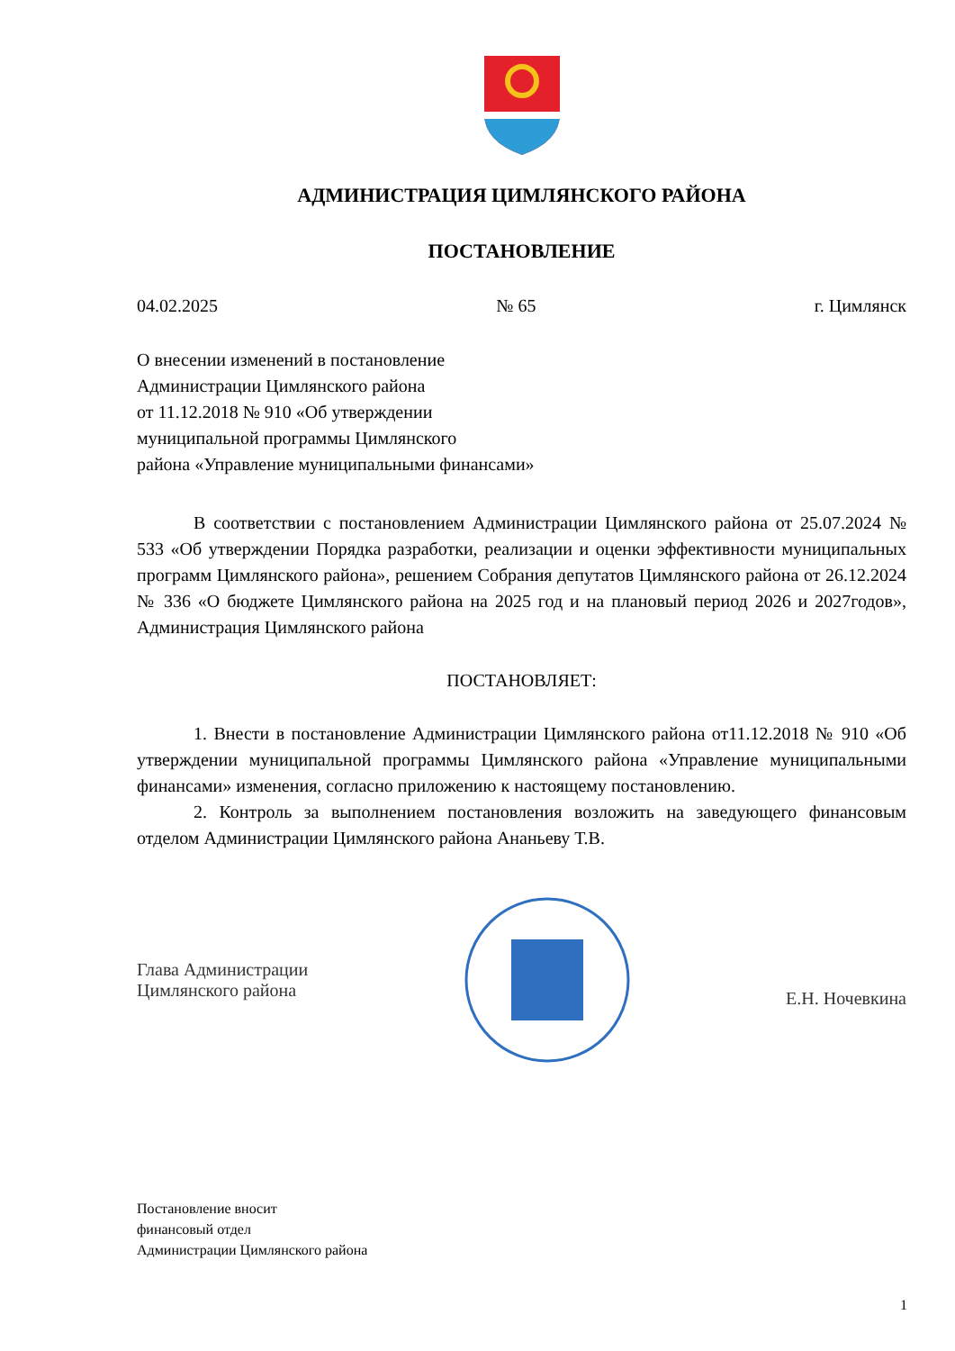АДМИНИСТРАЦИЯ ЦИМЛЯНСКОГО РАЙОНА
ПОСТАНОВЛЕНИЕ
04.02.2025 № 65 г. Цимлянск
О внесении изменений в постановление
Администрации Цимлянского района
от 11.12.2018 № 910 «Об утверждении
муниципальной программы Цимлянского
района «Управление муниципальными финансами»
В соответствии с постановлением Администрации Цимлянского района от 25.07.2024 № 533 «Об утверждении Порядка разработки, реализации и оценки эффективности муниципальных программ Цимлянского района», решением Собрания депутатов Цимлянского района от 26.12.2024 № 336 «О бюджете Цимлянского района на 2025 год и на плановый период 2026 и 2027годов», Администрация Цимлянского района
ПОСТАНОВЛЯЕТ:
1. Внести в постановление Администрации Цимлянского района от11.12.2018 № 910 «Об утверждении муниципальной программы Цимлянского района «Управление муниципальными финансами» изменения, согласно приложению к настоящему постановлению.
2. Контроль за выполнением постановления возложить на заведующего финансовым отделом Администрации Цимлянского района Ананьеву Т.В.
Глава Администрации
Цимлянского района
Е.Н. Ночевкина
Постановление вносит
финансовый отдел
Администрации Цимлянского района
1